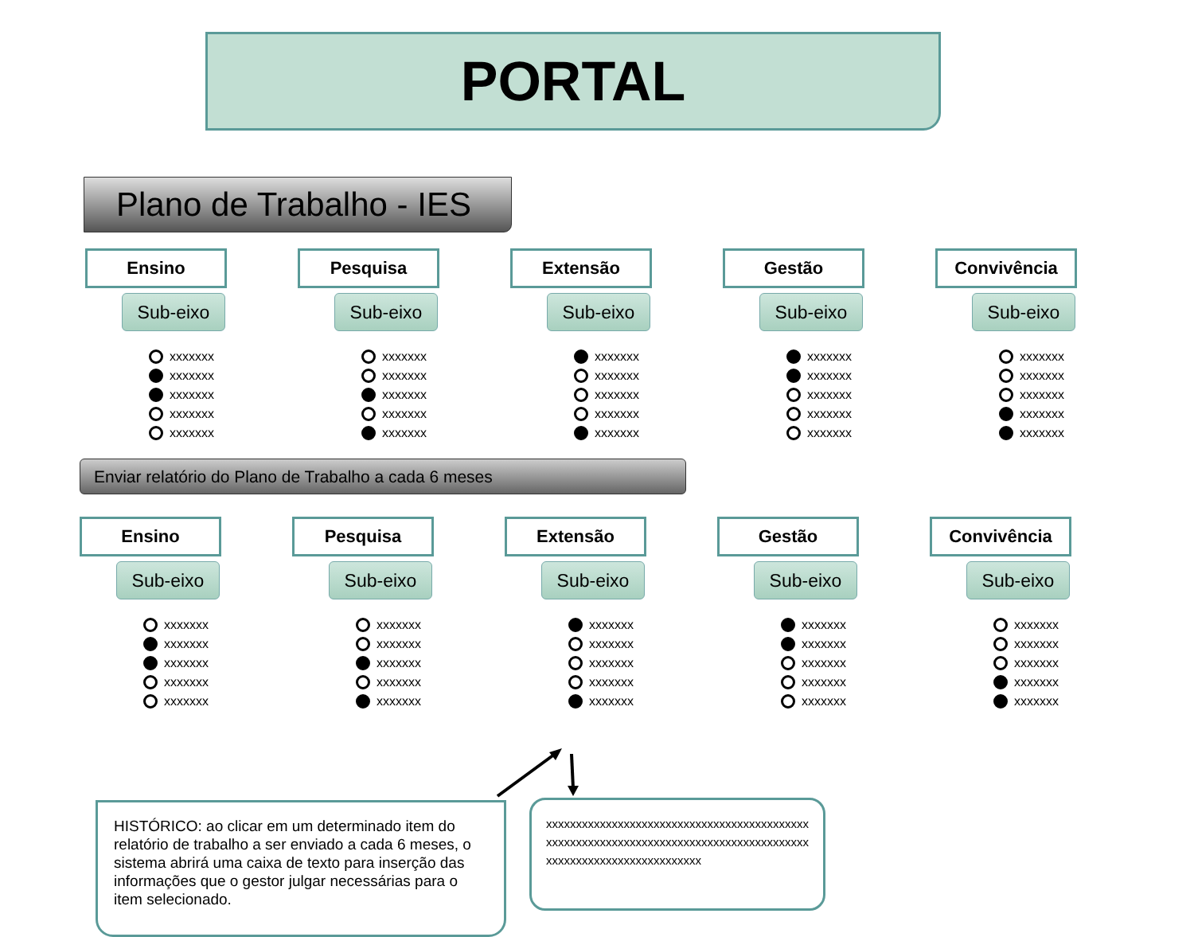PORTAL
Plano de Trabalho - IES
Ensino
Sub-eixo
xxxxxxx
xxxxxxx
xxxxxxx
xxxxxxx
xxxxxxx
Pesquisa
Sub-eixo
xxxxxxx
xxxxxxx
xxxxxxx
xxxxxxx
xxxxxxx
Extensão
Sub-eixo
xxxxxxx
xxxxxxx
xxxxxxx
xxxxxxx
xxxxxxx
Gestão
Sub-eixo
xxxxxxx
xxxxxxx
xxxxxxx
xxxxxxx
xxxxxxx
Convivência
Sub-eixo
xxxxxxx
xxxxxxx
xxxxxxx
xxxxxxx
xxxxxxx
Enviar relatório do Plano de Trabalho a cada 6 meses
Ensino
Sub-eixo
xxxxxxx
xxxxxxx
xxxxxxx
xxxxxxx
xxxxxxx
Pesquisa
Sub-eixo
xxxxxxx
xxxxxxx
xxxxxxx
xxxxxxx
xxxxxxx
Extensão
Sub-eixo
xxxxxxx
xxxxxxx
xxxxxxx
xxxxxxx
xxxxxxx
Gestão
Sub-eixo
xxxxxxx
xxxxxxx
xxxxxxx
xxxxxxx
xxxxxxx
Convivência
Sub-eixo
xxxxxxx
xxxxxxx
xxxxxxx
xxxxxxx
xxxxxxx
HISTÓRICO: ao clicar em um determinado item do relatório de trabalho a ser enviado a cada 6 meses, o sistema abrirá uma caixa de texto para inserção das informações que o gestor julgar necessárias para o item selecionado.
xxxxxxxxxxxxxxxxxxxxxxxxxxxxxxxxxxxxxxxxxxxxxxxxxxxxxxxxxxxxxxxxxxxxxxxxxxxxxxxxxxxxxxxxxxxxxxxxxxxxxxxxxxxxxxxxxx